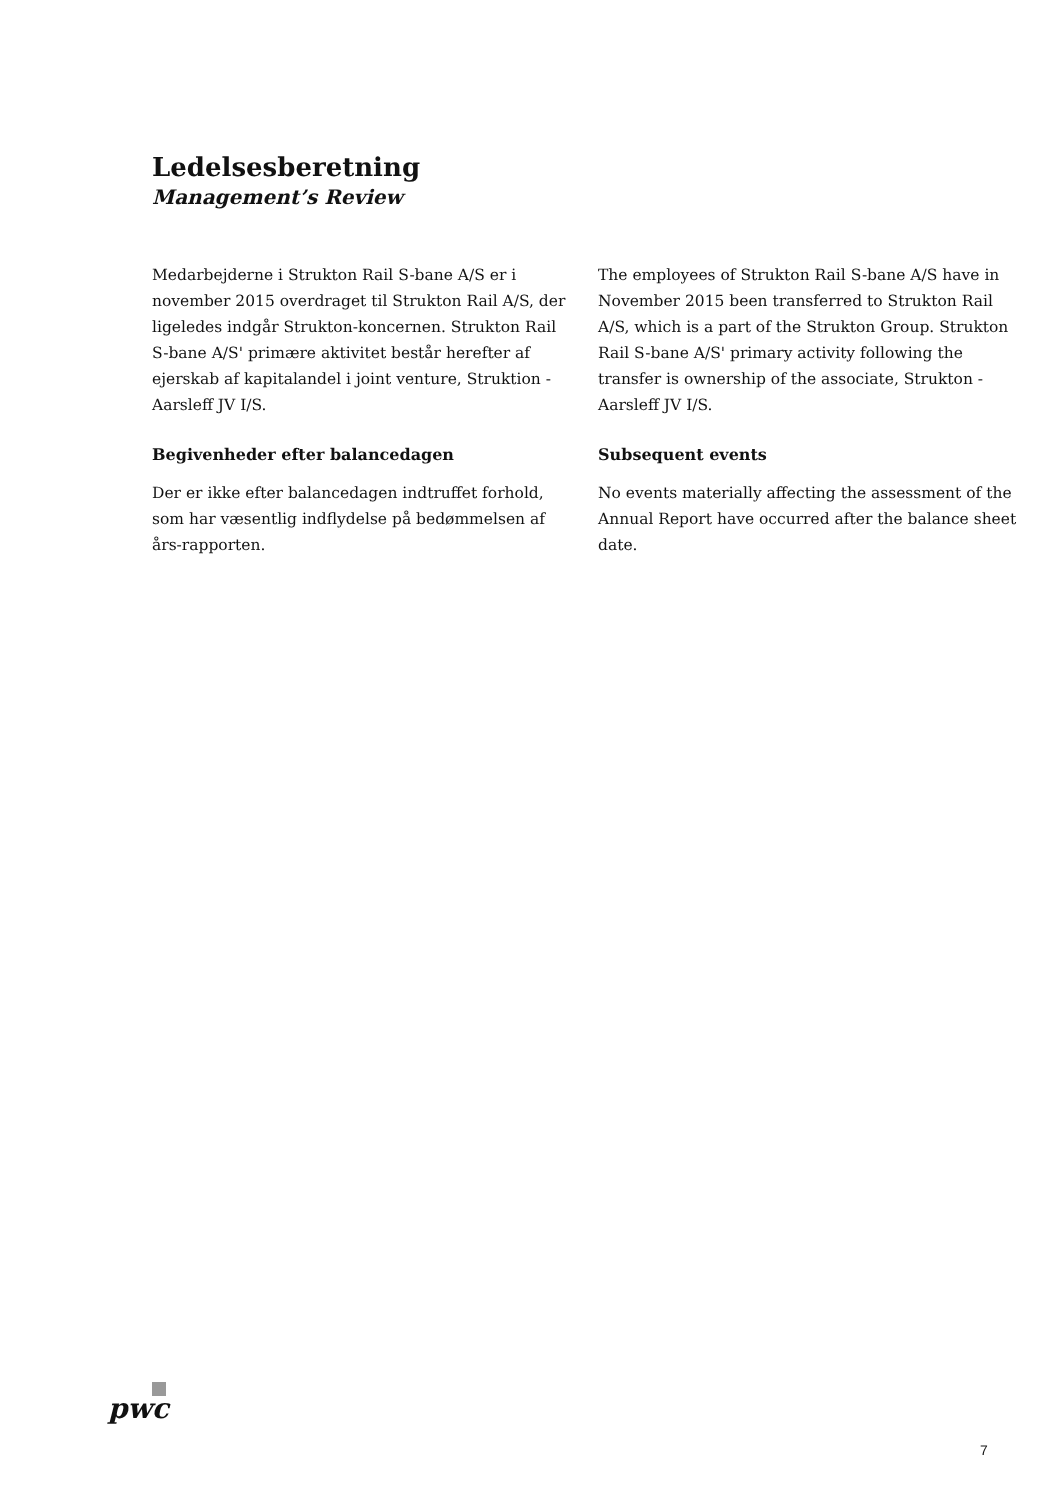Ledelsesberetning
Management’s Review
Medarbejderne i Strukton Rail S-bane A/S er i november 2015 overdraget til Strukton Rail A/S, der ligeledes indgår Strukton-koncernen. Strukton Rail S-bane A/S' primære aktivitet består herefter af ejerskab af kapitalandel i joint venture, Struktion - Aarsleff JV I/S.
Begivenheder efter balancedagen
Der er ikke efter balancedagen indtruffet forhold, som har væsentlig indflydelse på bedømmelsen af års-rapporten.
The employees of Strukton Rail S-bane A/S have in November 2015 been transferred to Strukton Rail A/S, which is a part of the Strukton Group. Strukton Rail S-bane A/S' primary activity following the transfer is ownership of the associate, Strukton - Aarsleff JV I/S.
Subsequent events
No events materially affecting the assessment of the Annual Report have occurred after the balance sheet date.
pwc
7